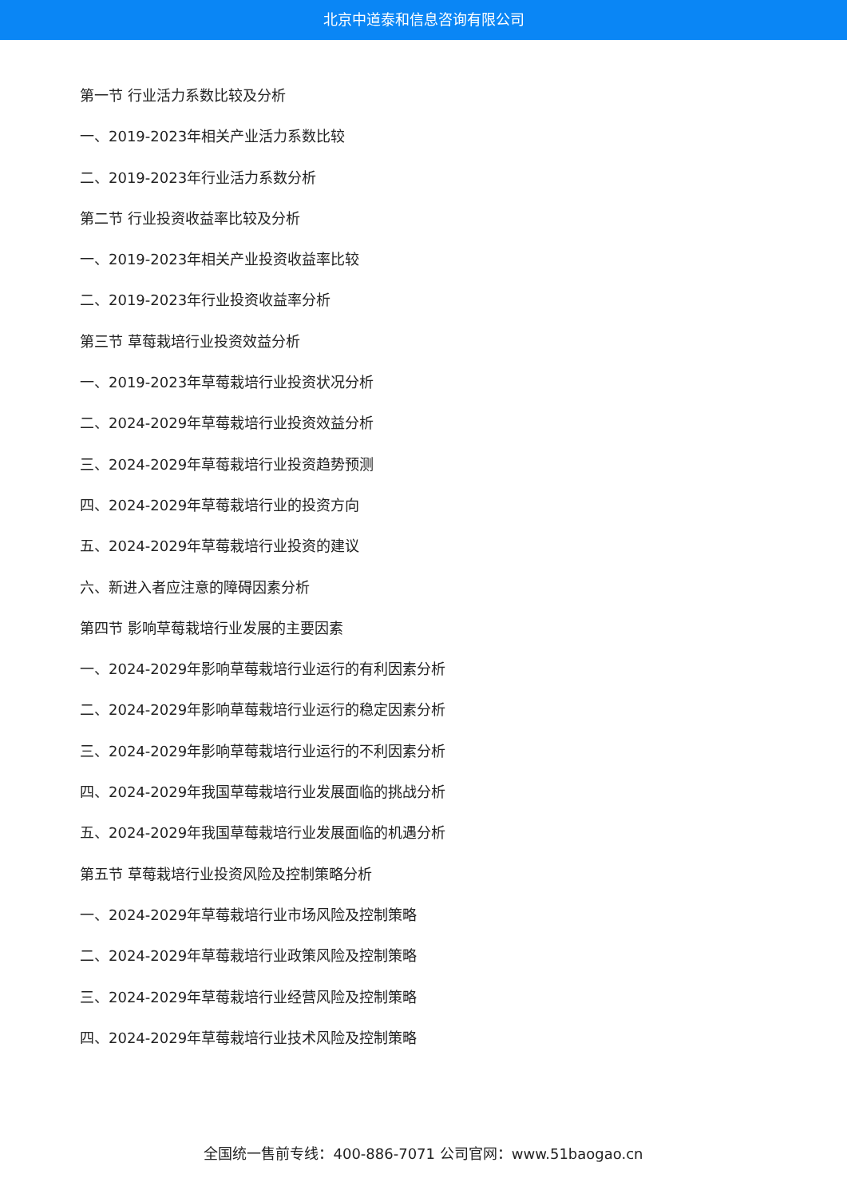北京中道泰和信息咨询有限公司
第一节 行业活力系数比较及分析
一、2019-2023年相关产业活力系数比较
二、2019-2023年行业活力系数分析
第二节 行业投资收益率比较及分析
一、2019-2023年相关产业投资收益率比较
二、2019-2023年行业投资收益率分析
第三节 草莓栽培行业投资效益分析
一、2019-2023年草莓栽培行业投资状况分析
二、2024-2029年草莓栽培行业投资效益分析
三、2024-2029年草莓栽培行业投资趋势预测
四、2024-2029年草莓栽培行业的投资方向
五、2024-2029年草莓栽培行业投资的建议
六、新进入者应注意的障碍因素分析
第四节 影响草莓栽培行业发展的主要因素
一、2024-2029年影响草莓栽培行业运行的有利因素分析
二、2024-2029年影响草莓栽培行业运行的稳定因素分析
三、2024-2029年影响草莓栽培行业运行的不利因素分析
四、2024-2029年我国草莓栽培行业发展面临的挑战分析
五、2024-2029年我国草莓栽培行业发展面临的机遇分析
第五节 草莓栽培行业投资风险及控制策略分析
一、2024-2029年草莓栽培行业市场风险及控制策略
二、2024-2029年草莓栽培行业政策风险及控制策略
三、2024-2029年草莓栽培行业经营风险及控制策略
四、2024-2029年草莓栽培行业技术风险及控制策略
全国统一售前专线：400-886-7071 公司官网：www.51baogao.cn